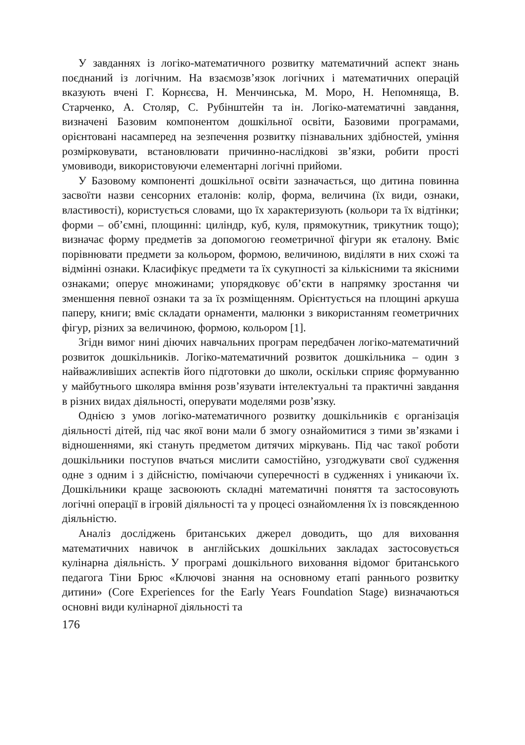У завданнях із логіко-математичного розвитку математичний аспект знань поєднаний із логічним. На взаємозв’язок логічних і математичних операцій вказують вчені Г. Корнєєва, Н. Менчинська, М. Моро, Н. Непомняща, В. Старченко, А. Столяр, С. Рубінштейн та ін. Логіко-математичні завдання, визначені Базовим компонентом дошкільної освіти, Базовими програмами, орієнтовані насамперед на зезпечення розвитку пізнавальних здібностей, уміння розмірковувати, встановлювати причинно-наслідкові зв’язки, робити прості умовиводи, використовуючи елементарні логічні прийоми.
У Базовому компоненті дошкільної освіти зазначається, що дитина повинна засвоїти назви сенсорних еталонів: колір, форма, величина (їх види, ознаки, властивості), користується словами, що їх характеризують (кольори та їх відтінки; форми – об’ємні, площинні: циліндр, куб, куля, прямокутник, трикутник тощо); визначає форму предметів за допомогою геометричної фігури як еталону. Вміє порівнювати предмети за кольором, формою, величиною, виділяти в них схожі та відмінні ознаки. Класифікує предмети та їх сукупності за кількісними та якісними ознаками; оперує множинами; упорядковує об’єкти в напрямку зростання чи зменшення певної ознаки та за їх розміщенням. Орієнтується на площині аркуша паперу, книги; вміє складати орнаменти, малюнки з використанням геометричних фігур, різних за величиною, формою, кольором [1].
Згідн вимог нині діючих навчальних програм передбачен логіко-математичний розвиток дошкільників. Логіко-математичний розвиток дошкільника – один з найважливіших аспектів його підготовки до школи, оскільки сприяє формуванню у майбутнього школяра вміння розв’язувати інтелектуальні та практичні завдання в різних видах діяльності, оперувати моделями розв’язку.
Однією з умов логіко-математичного розвитку дошкільників є організація діяльності дітей, під час якої вони мали б змогу ознайомитися з тими зв’язками і відношеннями, які стануть предметом дитячих міркувань. Під час такої роботи дошкільники поступов вчаться мислити самостійно, узгоджувати свої судження одне з одним і з дійсністю, помічаючи суперечності в судженнях і уникаючи їх. Дошкільники краще засвоюють складні математичні поняття та застосовують логічні операції в ігровій діяльності та у процесі ознайомлення їх із повсякденною діяльністю.
Аналіз досліджень британських джерел доводить, що для виховання математичних навичок в англійських дошкільних закладах застосовується кулінарна діяльність. У програмі дошкільного виховання відомог британського педагога Тіни Брюс «Ключові знання на основному етапі раннього розвитку дитини» (Core Experiences for the Early Years Foundation Stage) визначаються основні види кулінарної діяльності та
176